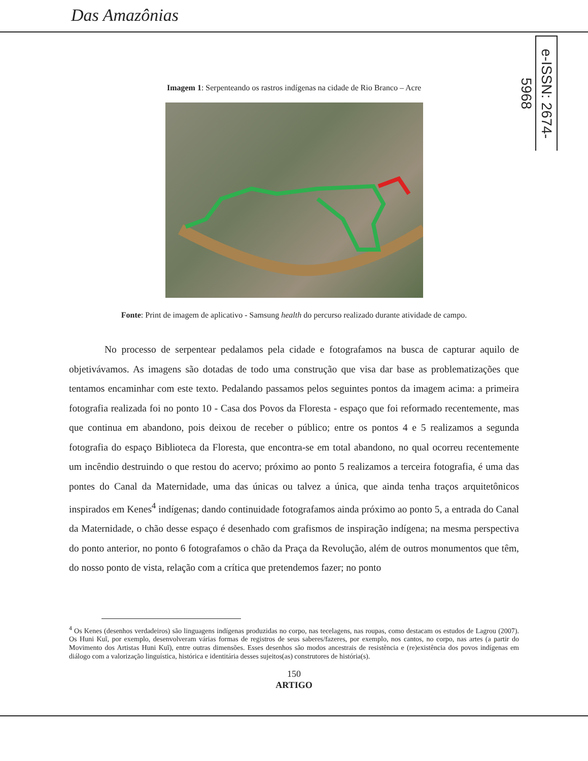Das Amazônias
e-ISSN: 2674-5968
Imagem 1: Serpenteando os rastros indígenas na cidade de Rio Branco – Acre
Fonte: Print de imagem de aplicativo - Samsung health do percurso realizado durante atividade de campo.
No processo de serpentear pedalamos pela cidade e fotografamos na busca de capturar aquilo de objetivávamos. As imagens são dotadas de todo uma construção que visa dar base as problematizações que tentamos encaminhar com este texto. Pedalando passamos pelos seguintes pontos da imagem acima: a primeira fotografia realizada foi no ponto 10 - Casa dos Povos da Floresta - espaço que foi reformado recentemente, mas que continua em abandono, pois deixou de receber o público; entre os pontos 4 e 5 realizamos a segunda fotografia do espaço Biblioteca da Floresta, que encontra-se em total abandono, no qual ocorreu recentemente um incêndio destruindo o que restou do acervo; próximo ao ponto 5 realizamos a terceira fotografia, é uma das pontes do Canal da Maternidade, uma das únicas ou talvez a única, que ainda tenha traços arquitetônicos inspirados em Kenes<sup>4</sup> indígenas; dando continuidade fotografamos ainda próximo ao ponto 5, a entrada do Canal da Maternidade, o chão desse espaço é desenhado com grafismos de inspiração indígena; na mesma perspectiva do ponto anterior, no ponto 6 fotografamos o chão da Praça da Revolução, além de outros monumentos que têm, do nosso ponto de vista, relação com a crítica que pretendemos fazer; no ponto
<sup>4</sup> Os Kenes (desenhos verdadeiros) são linguagens indígenas produzidas no corpo, nas tecelagens, nas roupas, como destacam os estudos de Lagrou (2007). Os Huni Kuĩ, por exemplo, desenvolveram várias formas de registros de seus saberes/fazeres, por exemplo, nos cantos, no corpo, nas artes (a partir do Movimento dos Artistas Huni Kuĩ), entre outras dimensões. Esses desenhos são modos ancestrais de resistência e (re)existência dos povos indígenas em diálogo com a valorização linguística, histórica e identitária desses sujeitos(as) construtores de história(s).
150
ARTIGO